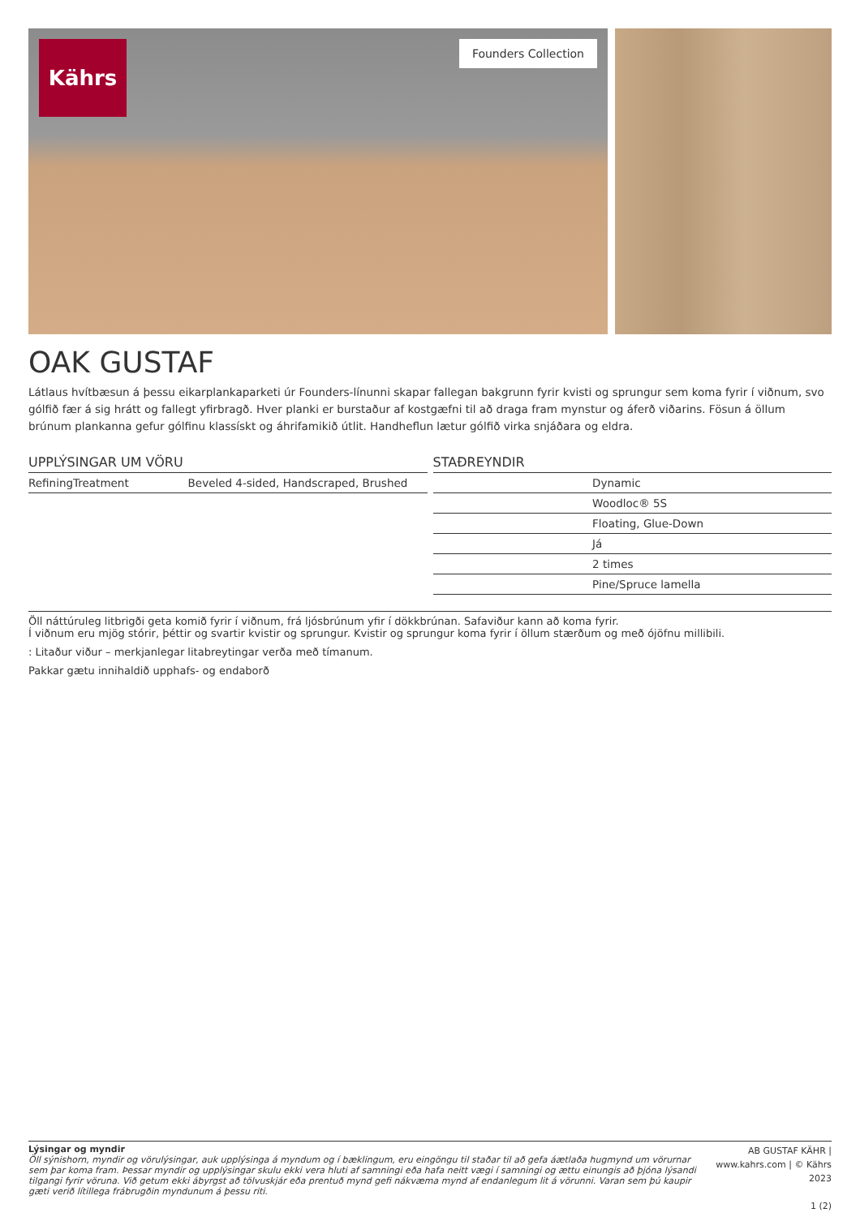Kährs
Founders Collection
OAK GUSTAF
Látlaus hvítbæsun á þessu eikarplankaparketi úr Founders-línunni skapar fallegan bakgrunn fyrir kvisti og sprungur sem koma fyrir í viðnum, svo gólfið fær á sig hrátt og fallegt yfirbragð. Hver planki er burstaður af kostgæfni til að draga fram mynstur og áferð viðarins. Fösun á öllum brúnum plankanna gefur gólfinu klassískt og áhrifamikið útlit. Handheflun lætur gólfið virka snjáðara og eldra.
UPPLÝSINGAR UM VÖRU
| RefiningTreatment | Beveled 4-sided, Handscraped, Brushed |
STAÐREYNDIR
| | Dynamic |
| | Woodloc® 5S |
| | Floating, Glue-Down |
| | Já |
| | 2 times |
| | Pine/Spruce lamella |
Öll náttúruleg litbrigði geta komið fyrir í viðnum, frá ljósbrúnum yfir í dökkbrúnan. Safaviður kann að koma fyrir.
Í viðnum eru mjög stórir, þéttir og svartir kvistir og sprungur. Kvistir og sprungur koma fyrir í öllum stærðum og með ójöfnu millibili.
: Litaður viður – merkjanlegar litabreytingar verða með tímanum.
Pakkar gætu innihaldið upphafs- og endaborð
Lýsingar og myndir
Öll sýnishorn, myndir og vörulýsingar, auk upplýsinga á myndum og í bæklingum, eru eingöngu til staðar til að gefa áætlaða hugmynd um vörurnar sem þar koma fram. Þessar myndir og upplýsingar skulu ekki vera hluti af samningi eða hafa neitt vægi í samningi og ættu einungis að þjóna lýsandi tilgangi fyrir vöruna. Við getum ekki ábyrgst að tölvuskjár eða prentuð mynd gefi nákvæma mynd af endanlegum lit á vörunni. Varan sem þú kaupir gæti verið lítillega frábrugðin myndunum á þessu riti.
AB GUSTAF KÄHR | www.kahrs.com | © Kährs 2023
1 (2)